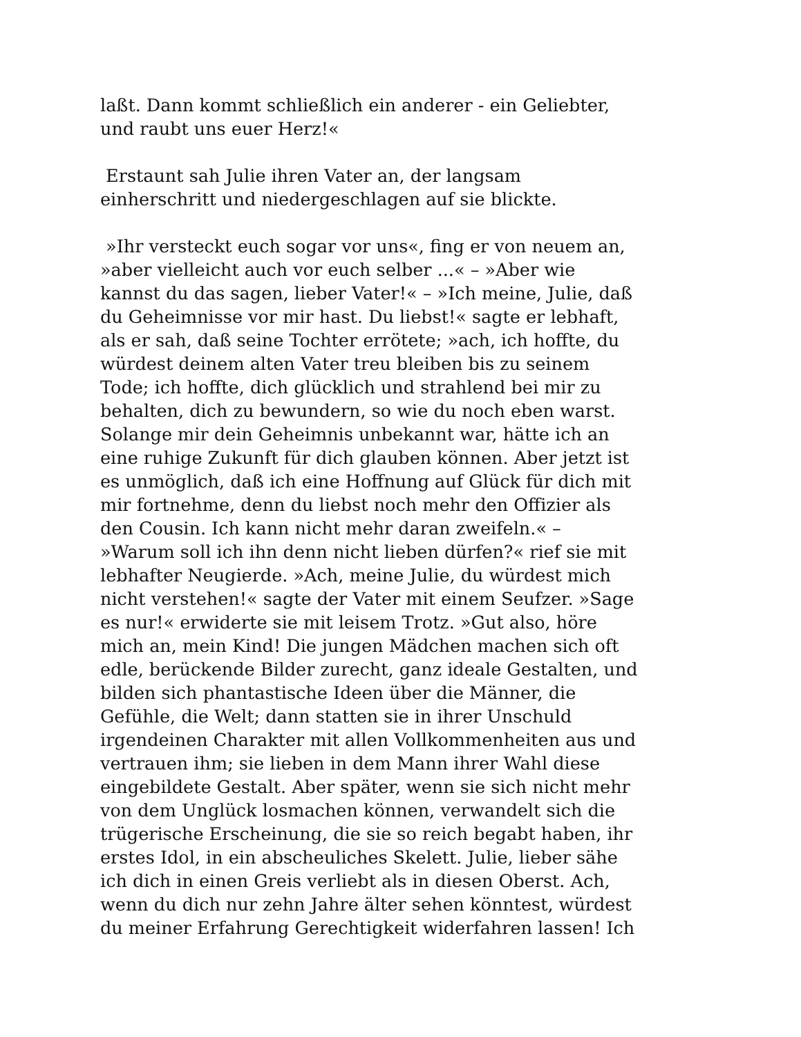laßt. Dann kommt schließlich ein anderer - ein Geliebter,
und raubt uns euer Herz!«
Erstaunt sah Julie ihren Vater an, der langsam
einherschritt und niedergeschlagen auf sie blickte.
»Ihr versteckt euch sogar vor uns«, fing er von neuem an,
»aber vielleicht auch vor euch selber ...« – »Aber wie
kannst du das sagen, lieber Vater!« – »Ich meine, Julie, daß
du Geheimnisse vor mir hast. Du liebst!« sagte er lebhaft,
als er sah, daß seine Tochter errötete; »ach, ich hoffte, du
würdest deinem alten Vater treu bleiben bis zu seinem
Tode; ich hoffte, dich glücklich und strahlend bei mir zu
behalten, dich zu bewundern, so wie du noch eben warst.
Solange mir dein Geheimnis unbekannt war, hätte ich an
eine ruhige Zukunft für dich glauben können. Aber jetzt ist
es unmöglich, daß ich eine Hoffnung auf Glück für dich mit
mir fortnehme, denn du liebst noch mehr den Offizier als
den Cousin. Ich kann nicht mehr daran zweifeln.« –
»Warum soll ich ihn denn nicht lieben dürfen?« rief sie mit
lebhafter Neugierde. »Ach, meine Julie, du würdest mich
nicht verstehen!« sagte der Vater mit einem Seufzer. »Sage
es nur!« erwiderte sie mit leisem Trotz. »Gut also, höre
mich an, mein Kind! Die jungen Mädchen machen sich oft
edle, berückende Bilder zurecht, ganz ideale Gestalten, und
bilden sich phantastische Ideen über die Männer, die
Gefühle, die Welt; dann statten sie in ihrer Unschuld
irgendeinen Charakter mit allen Vollkommenheiten aus und
vertrauen ihm; sie lieben in dem Mann ihrer Wahl diese
eingebildete Gestalt. Aber später, wenn sie sich nicht mehr
von dem Unglück losmachen können, verwandelt sich die
trügerische Erscheinung, die sie so reich begabt haben, ihr
erstes Idol, in ein abscheuliches Skelett. Julie, lieber sähe
ich dich in einen Greis verliebt als in diesen Oberst. Ach,
wenn du dich nur zehn Jahre älter sehen könntest, würdest
du meiner Erfahrung Gerechtigkeit widerfahren lassen! Ich